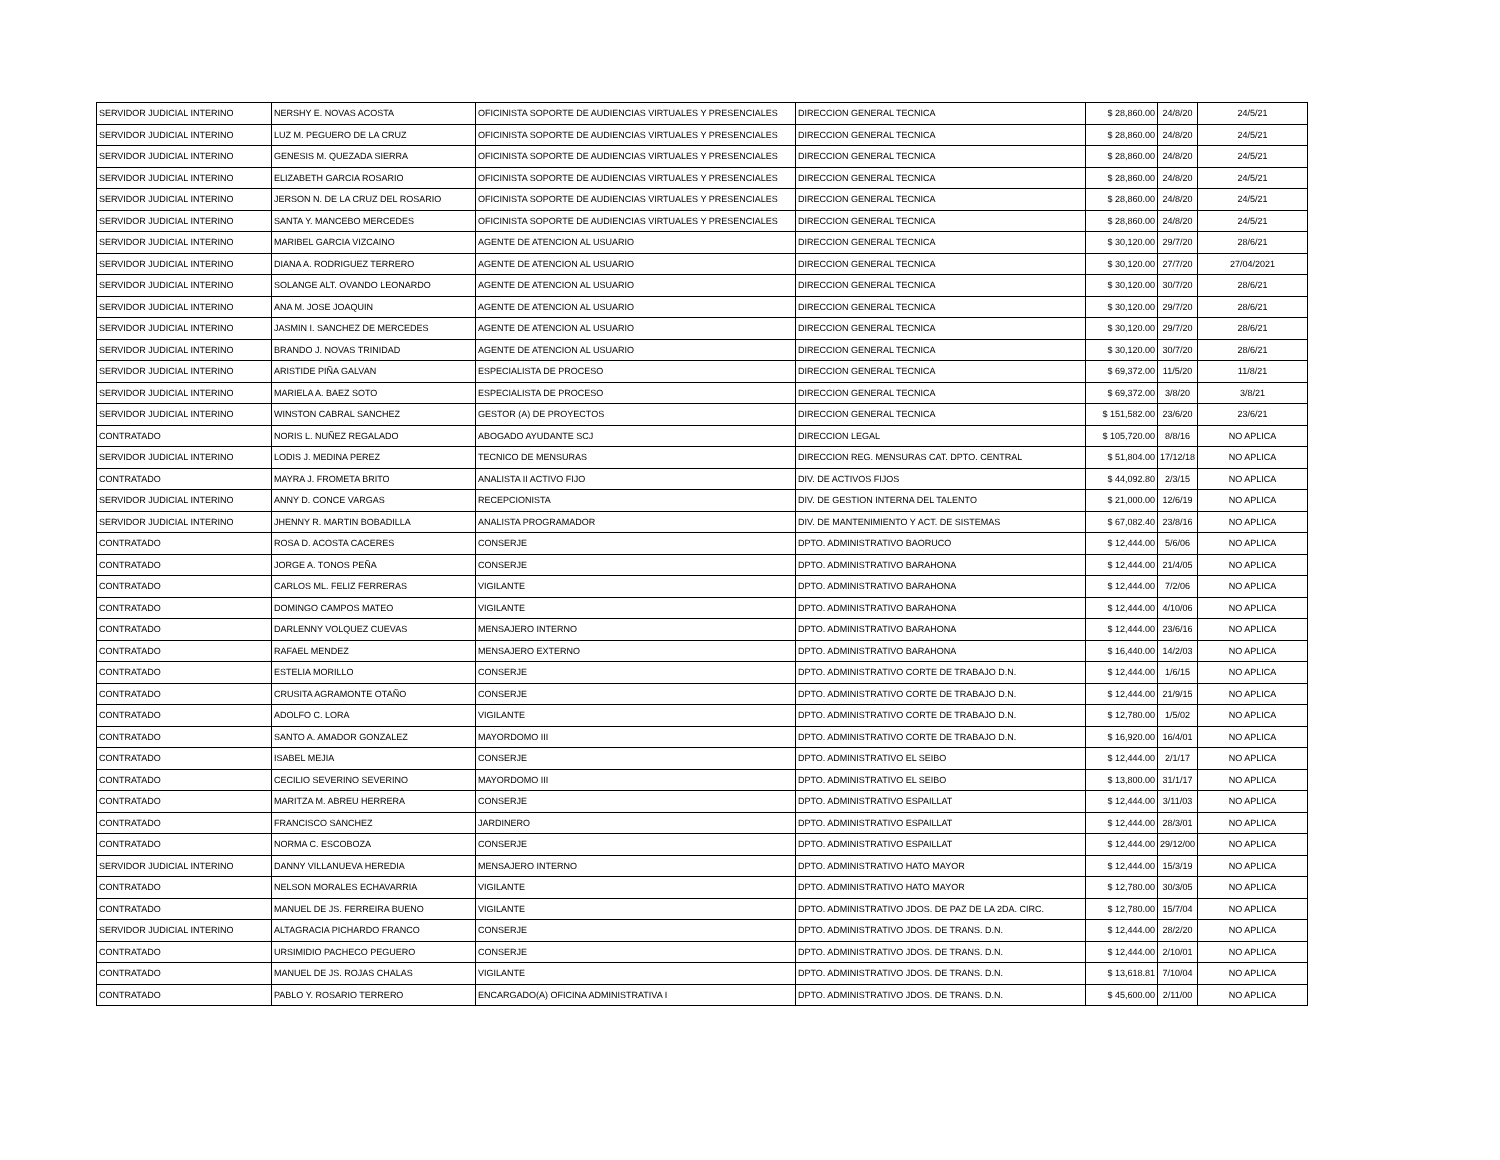| SERVIDOR JUDICIAL INTERINO | NERSHY E. NOVAS ACOSTA | OFICINISTA SOPORTE DE AUDIENCIAS VIRTUALES Y PRESENCIALES | DIRECCION GENERAL TECNICA | $ 28,860.00 | 24/8/20 | 24/5/21 |
| SERVIDOR JUDICIAL INTERINO | LUZ M. PEGUERO DE LA CRUZ | OFICINISTA SOPORTE DE AUDIENCIAS VIRTUALES Y PRESENCIALES | DIRECCION GENERAL TECNICA | $ 28,860.00 | 24/8/20 | 24/5/21 |
| SERVIDOR JUDICIAL INTERINO | GENESIS M. QUEZADA SIERRA | OFICINISTA SOPORTE DE AUDIENCIAS VIRTUALES Y PRESENCIALES | DIRECCION GENERAL TECNICA | $ 28,860.00 | 24/8/20 | 24/5/21 |
| SERVIDOR JUDICIAL INTERINO | ELIZABETH GARCIA ROSARIO | OFICINISTA SOPORTE DE AUDIENCIAS VIRTUALES Y PRESENCIALES | DIRECCION GENERAL TECNICA | $ 28,860.00 | 24/8/20 | 24/5/21 |
| SERVIDOR JUDICIAL INTERINO | JERSON N. DE LA CRUZ DEL ROSARIO | OFICINISTA SOPORTE DE AUDIENCIAS VIRTUALES Y PRESENCIALES | DIRECCION GENERAL TECNICA | $ 28,860.00 | 24/8/20 | 24/5/21 |
| SERVIDOR JUDICIAL INTERINO | SANTA Y. MANCEBO MERCEDES | OFICINISTA SOPORTE DE AUDIENCIAS VIRTUALES Y PRESENCIALES | DIRECCION GENERAL TECNICA | $ 28,860.00 | 24/8/20 | 24/5/21 |
| SERVIDOR JUDICIAL INTERINO | MARIBEL GARCIA VIZCAINO | AGENTE DE ATENCION AL USUARIO | DIRECCION GENERAL TECNICA | $ 30,120.00 | 29/7/20 | 28/6/21 |
| SERVIDOR JUDICIAL INTERINO | DIANA A. RODRIGUEZ TERRERO | AGENTE DE ATENCION AL USUARIO | DIRECCION GENERAL TECNICA | $ 30,120.00 | 27/7/20 | 27/04/2021 |
| SERVIDOR JUDICIAL INTERINO | SOLANGE ALT. OVANDO LEONARDO | AGENTE DE ATENCION AL USUARIO | DIRECCION GENERAL TECNICA | $ 30,120.00 | 30/7/20 | 28/6/21 |
| SERVIDOR JUDICIAL INTERINO | ANA M. JOSE JOAQUIN | AGENTE DE ATENCION AL USUARIO | DIRECCION GENERAL TECNICA | $ 30,120.00 | 29/7/20 | 28/6/21 |
| SERVIDOR JUDICIAL INTERINO | JASMIN I. SANCHEZ DE MERCEDES | AGENTE DE ATENCION AL USUARIO | DIRECCION GENERAL TECNICA | $ 30,120.00 | 29/7/20 | 28/6/21 |
| SERVIDOR JUDICIAL INTERINO | BRANDO J. NOVAS TRINIDAD | AGENTE DE ATENCION AL USUARIO | DIRECCION GENERAL TECNICA | $ 30,120.00 | 30/7/20 | 28/6/21 |
| SERVIDOR JUDICIAL INTERINO | ARISTIDE PIÑA GALVAN | ESPECIALISTA DE PROCESO | DIRECCION GENERAL TECNICA | $ 69,372.00 | 11/5/20 | 11/8/21 |
| SERVIDOR JUDICIAL INTERINO | MARIELA A. BAEZ SOTO | ESPECIALISTA DE PROCESO | DIRECCION GENERAL TECNICA | $ 69,372.00 | 3/8/20 | 3/8/21 |
| SERVIDOR JUDICIAL INTERINO | WINSTON CABRAL SANCHEZ | GESTOR (A) DE PROYECTOS | DIRECCION GENERAL TECNICA | $ 151,582.00 | 23/6/20 | 23/6/21 |
| CONTRATADO | NORIS L. NUÑEZ REGALADO | ABOGADO AYUDANTE SCJ | DIRECCION LEGAL | $ 105,720.00 | 8/8/16 | NO APLICA |
| SERVIDOR JUDICIAL INTERINO | LODIS J. MEDINA PEREZ | TECNICO DE MENSURAS | DIRECCION REG. MENSURAS CAT. DPTO. CENTRAL | $ 51,804.00 | 17/12/18 | NO APLICA |
| CONTRATADO | MAYRA J. FROMETA BRITO | ANALISTA II ACTIVO FIJO | DIV. DE ACTIVOS FIJOS | $ 44,092.80 | 2/3/15 | NO APLICA |
| SERVIDOR JUDICIAL INTERINO | ANNY D. CONCE VARGAS | RECEPCIONISTA | DIV. DE GESTION INTERNA DEL TALENTO | $ 21,000.00 | 12/6/19 | NO APLICA |
| SERVIDOR JUDICIAL INTERINO | JHENNY R. MARTIN BOBADILLA | ANALISTA PROGRAMADOR | DIV. DE MANTENIMIENTO Y ACT. DE SISTEMAS | $ 67,082.40 | 23/8/16 | NO APLICA |
| CONTRATADO | ROSA D. ACOSTA CACERES | CONSERJE | DPTO. ADMINISTRATIVO BAORUCO | $ 12,444.00 | 5/6/06 | NO APLICA |
| CONTRATADO | JORGE A. TONOS PEÑA | CONSERJE | DPTO. ADMINISTRATIVO BARAHONA | $ 12,444.00 | 21/4/05 | NO APLICA |
| CONTRATADO | CARLOS ML. FELIZ FERRERAS | VIGILANTE | DPTO. ADMINISTRATIVO BARAHONA | $ 12,444.00 | 7/2/06 | NO APLICA |
| CONTRATADO | DOMINGO CAMPOS MATEO | VIGILANTE | DPTO. ADMINISTRATIVO BARAHONA | $ 12,444.00 | 4/10/06 | NO APLICA |
| CONTRATADO | DARLENNY VOLQUEZ CUEVAS | MENSAJERO INTERNO | DPTO. ADMINISTRATIVO BARAHONA | $ 12,444.00 | 23/6/16 | NO APLICA |
| CONTRATADO | RAFAEL MENDEZ | MENSAJERO EXTERNO | DPTO. ADMINISTRATIVO BARAHONA | $ 16,440.00 | 14/2/03 | NO APLICA |
| CONTRATADO | ESTELIA MORILLO | CONSERJE | DPTO. ADMINISTRATIVO CORTE DE TRABAJO D.N. | $ 12,444.00 | 1/6/15 | NO APLICA |
| CONTRATADO | CRUSITA AGRAMONTE OTAÑO | CONSERJE | DPTO. ADMINISTRATIVO CORTE DE TRABAJO D.N. | $ 12,444.00 | 21/9/15 | NO APLICA |
| CONTRATADO | ADOLFO C. LORA | VIGILANTE | DPTO. ADMINISTRATIVO CORTE DE TRABAJO D.N. | $ 12,780.00 | 1/5/02 | NO APLICA |
| CONTRATADO | SANTO A. AMADOR GONZALEZ | MAYORDOMO III | DPTO. ADMINISTRATIVO CORTE DE TRABAJO D.N. | $ 16,920.00 | 16/4/01 | NO APLICA |
| CONTRATADO | ISABEL MEJIA | CONSERJE | DPTO. ADMINISTRATIVO EL SEIBO | $ 12,444.00 | 2/1/17 | NO APLICA |
| CONTRATADO | CECILIO SEVERINO SEVERINO | MAYORDOMO III | DPTO. ADMINISTRATIVO EL SEIBO | $ 13,800.00 | 31/1/17 | NO APLICA |
| CONTRATADO | MARITZA M. ABREU HERRERA | CONSERJE | DPTO. ADMINISTRATIVO ESPAILLAT | $ 12,444.00 | 3/11/03 | NO APLICA |
| CONTRATADO | FRANCISCO SANCHEZ | JARDINERO | DPTO. ADMINISTRATIVO ESPAILLAT | $ 12,444.00 | 28/3/01 | NO APLICA |
| CONTRATADO | NORMA C. ESCOBOZA | CONSERJE | DPTO. ADMINISTRATIVO ESPAILLAT | $ 12,444.00 | 29/12/00 | NO APLICA |
| SERVIDOR JUDICIAL INTERINO | DANNY VILLANUEVA HEREDIA | MENSAJERO INTERNO | DPTO. ADMINISTRATIVO HATO MAYOR | $ 12,444.00 | 15/3/19 | NO APLICA |
| CONTRATADO | NELSON MORALES ECHAVARRIA | VIGILANTE | DPTO. ADMINISTRATIVO HATO MAYOR | $ 12,780.00 | 30/3/05 | NO APLICA |
| CONTRATADO | MANUEL DE JS. FERREIRA BUENO | VIGILANTE | DPTO. ADMINISTRATIVO JDOS. DE PAZ DE LA 2DA. CIRC. | $ 12,780.00 | 15/7/04 | NO APLICA |
| SERVIDOR JUDICIAL INTERINO | ALTAGRACIA PICHARDO FRANCO | CONSERJE | DPTO. ADMINISTRATIVO JDOS. DE TRANS. D.N. | $ 12,444.00 | 28/2/20 | NO APLICA |
| CONTRATADO | URSIMIDIO PACHECO PEGUERO | CONSERJE | DPTO. ADMINISTRATIVO JDOS. DE TRANS. D.N. | $ 12,444.00 | 2/10/01 | NO APLICA |
| CONTRATADO | MANUEL DE JS. ROJAS CHALAS | VIGILANTE | DPTO. ADMINISTRATIVO JDOS. DE TRANS. D.N. | $ 13,618.81 | 7/10/04 | NO APLICA |
| CONTRATADO | PABLO Y. ROSARIO TERRERO | ENCARGADO(A) OFICINA ADMINISTRATIVA I | DPTO. ADMINISTRATIVO JDOS. DE TRANS. D.N. | $ 45,600.00 | 2/11/00 | NO APLICA |